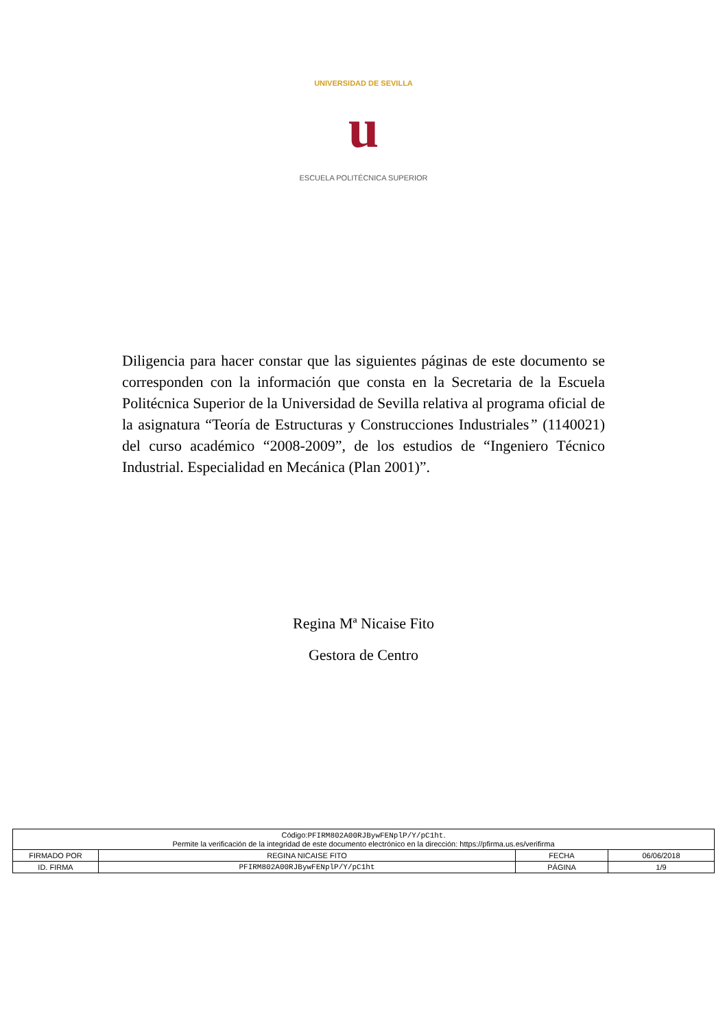UNIVERSIDAD DE SEVILLA
u
ESCUELA POLITÉCNICA SUPERIOR
Diligencia para hacer constar que las siguientes páginas de este documento se corresponden con la información que consta en la Secretaria de la Escuela Politécnica Superior de la Universidad de Sevilla relativa al programa oficial de la asignatura “Teoría de Estructuras y Construcciones Industriales” (1140021) del curso académico “2008-2009”, de los estudios de “Ingeniero Técnico Industrial. Especialidad en Mecánica (Plan 2001)”.
Regina Mª Nicaise Fito
Gestora de Centro
| Código: PFIRM802A00RJBywFENplP/Y/pC1ht . Permite la verificación de la integridad de este documento electrónico en la dirección: https://pfirma.us.es/verifirma | | | |
| FIRMADO POR | REGINA NICAISE FITO | FECHA | 06/06/2018 |
| ID. FIRMA | PFIRM802A00RJBywFENplP/Y/pC1ht | PÁGINA | 1/9 |